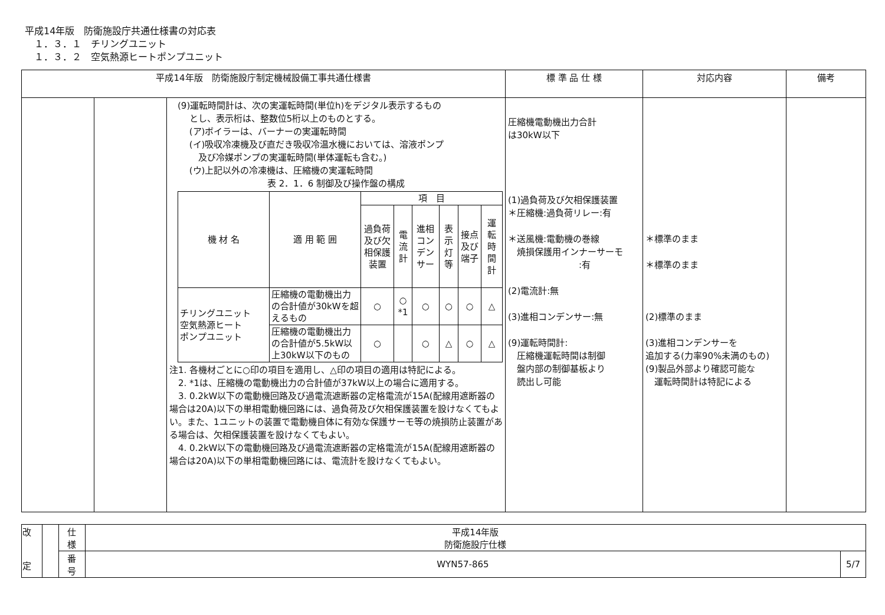平成14年版　防衛施設庁共通仕様書の対応表
　１．３．１　チリングユニット
　１．３．２　空気熱源ヒートポンプユニット
| 平成14年版 防衛施設庁制定機械設備工事共通仕様書 | | | 標 準 品 仕 様 | 対応内容 | 備考 |
| --- | --- | --- | --- | --- | --- |
| | | (9)運転時間計は、次の実運転時間(単位h)をデジタル表示するもの とし、表示桁は、整数位5桁以上のものとする。 (ア)ボイラーは、バーナーの実運転時間 (イ)吸収冷凍機及び直だき吸収冷温水機においては、溶液ポンプ 及び冷媒ポンプの実運転時間(単体運転も含む。) (ウ)上記以外の冷凍機は、圧縮機の実運転時間 表 2．1．6 制御及び操作盤の構成 / 機 材 名 / 適 用 範 囲 / 項 目 / / / / / / / / / 過負荷及び欠相保護装置 / 電流計 / 進相コンデンサー / 表示灯等 / 接点及び端子 / 運転時間計 / / チリングユニット 空気熱源ヒート ポンプユニット / 圧縮機の電動機出力の合計値が30kWを超えるもの / ○ / ○ *1 / ○ / ○ / ○ / △ / / / 圧縮機の電動機出力の合計値が5.5kW以上30kW以下のもの / ○ / / ○ / △ / ○ / △ / 注1. 各機材ごとに○印の項目を適用し、△印の項目の適用は特記による。 2. *1は、圧縮機の電動機出力の合計値が37kW以上の場合に適用する。 3. 0.2kW以下の電動機回路及び過電流遮断器の定格電流が15A(配線用遮断器の場合は20A)以下の単相電動機回路には、過負荷及び欠相保護装置を設けなくてもよい。また、1ユニットの装置で電動機自体に有効な保護サーモ等の焼損防止装置がある場合は、欠相保護装置を設けなくてもよい。 4. 0.2kW以下の電動機回路及び過電流遮断器の定格電流が15A(配線用遮断器の場合は20A)以下の単相電動機回路には、電流計を設けなくてもよい。 | 圧縮機電動機出力合計 は30kW以下 (1)過負荷及び欠相保護装置 ＊圧縮機:過負荷リレー:有 ＊送風機:電動機の巻線 焼損保護用インナーサーモ :有 (2)電流計:無 (3)進相コンデンサー:無 (9)運転時間計: 圧縮機運転時間は制御 盤内部の制御基板より 読出し可能 | ＊標準のまま ＊標準のまま (2)標準のまま (3)進相コンデンサーを 追加する(力率90%未満のもの) (9)製品外部より確認可能な 運転時間計は特記による | |
| 改 定 | | 仕 様 | 平成14年版 防衛施設庁仕様 | |
| | | 番 号 | WYN57-865 | 5/7 |